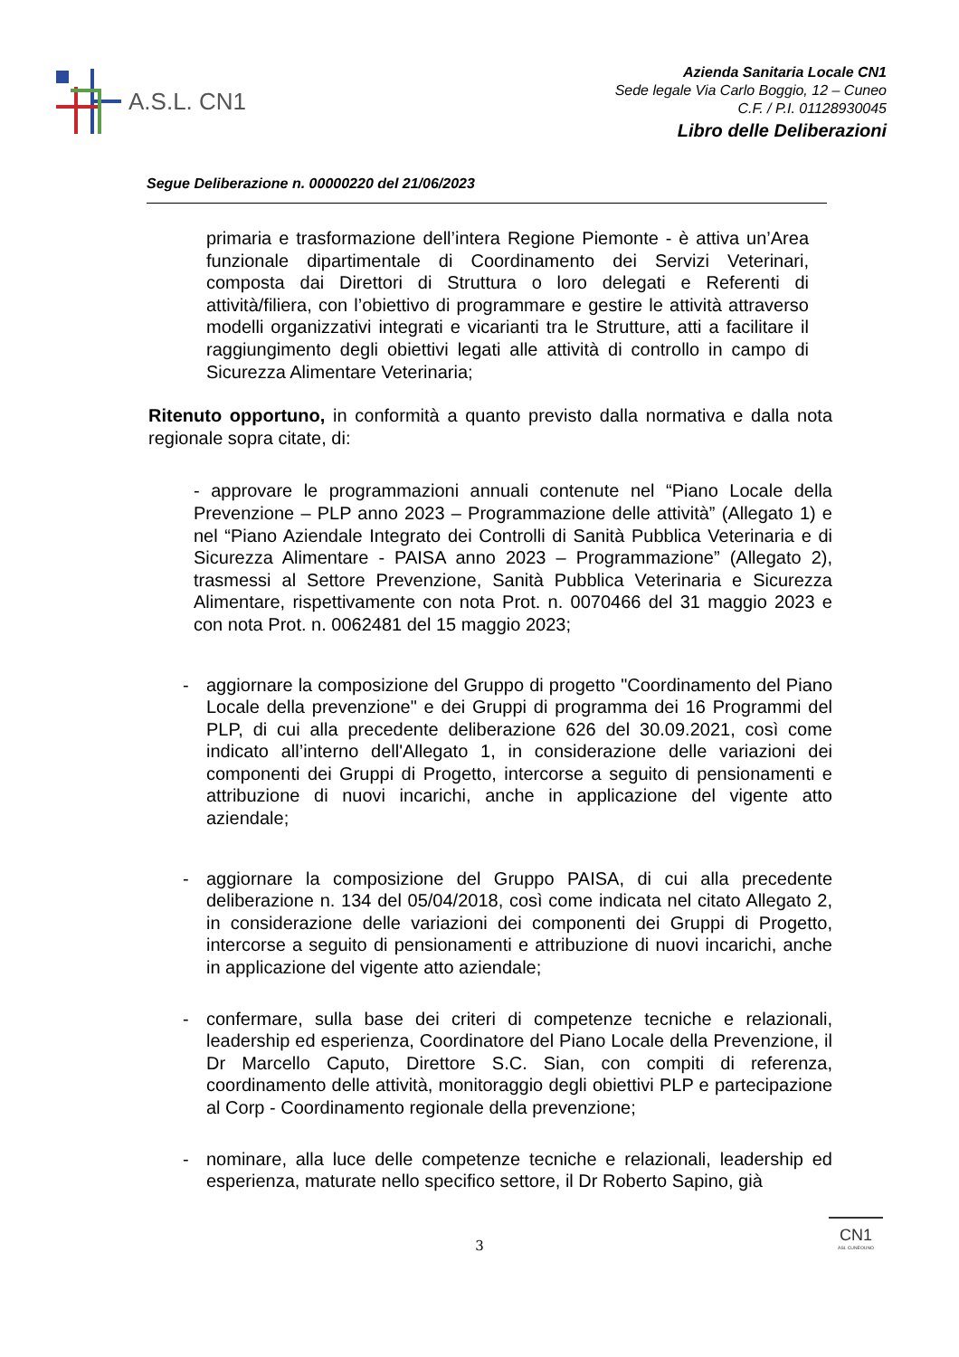A.S.L. CN1
Azienda Sanitaria Locale CN1
Sede legale Via Carlo Boggio, 12 – Cuneo
C.F. / P.I. 01128930045
Libro delle Deliberazioni
Segue Deliberazione n. 00000220 del 21/06/2023
primaria e trasformazione dell’intera Regione Piemonte - è attiva un’Area funzionale dipartimentale di Coordinamento dei Servizi Veterinari, composta dai Direttori di Struttura o loro delegati e Referenti di attività/filiera, con l’obiettivo di programmare e gestire le attività attraverso modelli organizzativi integrati e vicarianti tra le Strutture, atti a facilitare il raggiungimento degli obiettivi legati alle attività di controllo in campo di Sicurezza Alimentare Veterinaria;
Ritenuto opportuno, in conformità a quanto previsto dalla normativa e dalla nota regionale sopra citate, di:
- approvare le programmazioni annuali contenute nel “Piano Locale della Prevenzione – PLP anno 2023 – Programmazione delle attività” (Allegato 1) e nel “Piano Aziendale Integrato dei Controlli di Sanità Pubblica Veterinaria e di Sicurezza Alimentare - PAISA anno 2023 – Programmazione” (Allegato 2), trasmessi al Settore Prevenzione, Sanità Pubblica Veterinaria e Sicurezza Alimentare, rispettivamente con nota Prot. n. 0070466 del 31 maggio 2023 e con nota Prot. n. 0062481 del 15 maggio 2023;
- aggiornare la composizione del Gruppo di progetto "Coordinamento del Piano Locale della prevenzione" e dei Gruppi di programma dei 16 Programmi del PLP, di cui alla precedente deliberazione 626 del 30.09.2021, così come indicato all’interno dell'Allegato 1, in considerazione delle variazioni dei componenti dei Gruppi di Progetto, intercorse a seguito di pensionamenti e attribuzione di nuovi incarichi, anche in applicazione del vigente atto aziendale;
- aggiornare la composizione del Gruppo PAISA, di cui alla precedente deliberazione n. 134 del 05/04/2018, così come indicata nel citato Allegato 2, in considerazione delle variazioni dei componenti dei Gruppi di Progetto, intercorse a seguito di pensionamenti e attribuzione di nuovi incarichi, anche in applicazione del vigente atto aziendale;
- confermare, sulla base dei criteri di competenze tecniche e relazionali, leadership ed esperienza, Coordinatore del Piano Locale della Prevenzione, il Dr Marcello Caputo, Direttore S.C. Sian, con compiti di referenza, coordinamento delle attività, monitoraggio degli obiettivi PLP e partecipazione al Corp - Coordinamento regionale della prevenzione;
- nominare, alla luce delle competenze tecniche e relazionali, leadership ed esperienza, maturate nello specifico settore, il Dr Roberto Sapino, già
3
CN1
ASL CUNEOUNO